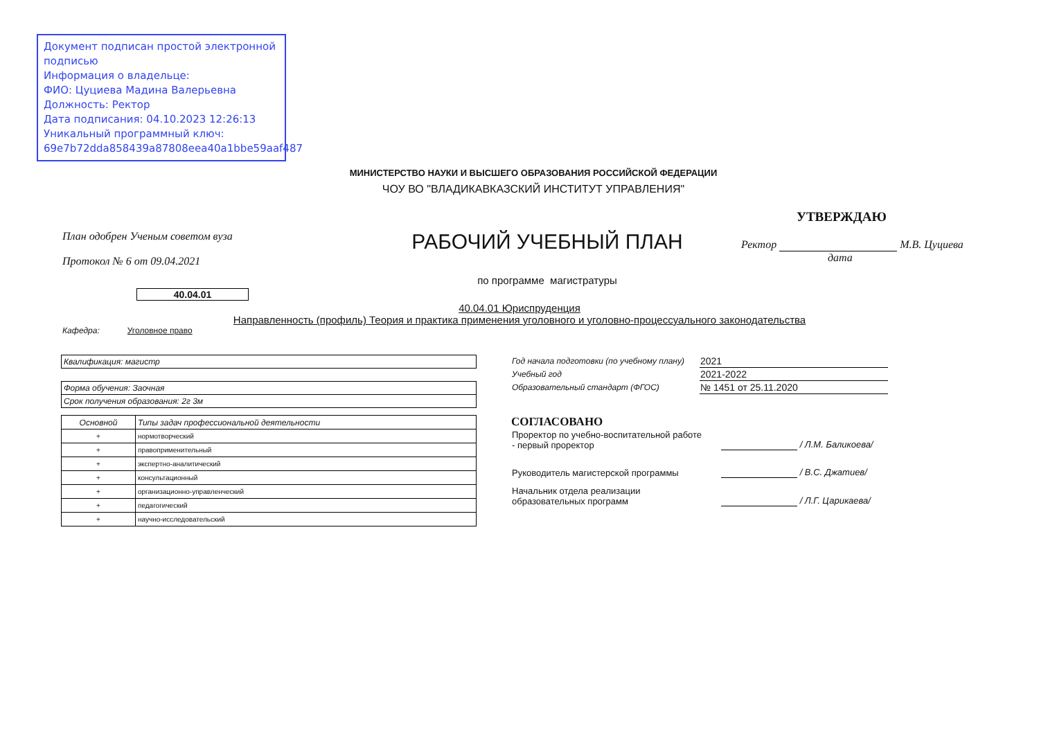Документ подписан простой электронной подписью
Информация о владельце:
ФИО: Цуциева Мадина Валерьевна
Должность: Ректор
Дата подписания: 04.10.2023 12:26:13
Уникальный программный ключ:
69e7b72dda858439a87808eea40a1bbe59aaf487
МИНИСТЕРСТВО НАУКИ И ВЫСШЕГО ОБРАЗОВАНИЯ РОССИЙСКОЙ ФЕДЕРАЦИИ
ЧОУ ВО "ВЛАДИКАВКАЗСКИЙ ИНСТИТУТ УПРАВЛЕНИЯ"
План одобрен Ученым советом вуза
Протокол № 6 от 09.04.2021
40.04.01
РАБОЧИЙ УЧЕБНЫЙ ПЛАН
по программе магистратуры
УТВЕРЖДАЮ
Ректор М.В. Цуциева
дата
40.04.01 Юриспруденция
Направленность (профиль) Теория и практика применения уголовного и уголовно-процессуального законодательства
Кафедра: Уголовное право
| Квалификация: магистр |
| Форма обучения: Заочная |
| Срок получения образования: 2г 3м |
| Основной | Типы задач профессиональной деятельности |
| --- | --- |
| + | нормотворческий |
| + | правоприменительный |
| + | экспертно-аналитический |
| + | консультационный |
| + | организационно-управленческий |
| + | педагогический |
| + | научно-исследовательский |
| Год начала подготовки (по учебному плану) | 2021 |
| Учебный год | 2021-2022 |
| Образовательный стандарт (ФГОС) | № 1451 от 25.11.2020 |
СОГЛАСОВАНО
| Проректор по учебно-воспитательной работе - первый проректор | / Л.М. Баликоева/ |
| Руководитель магистерской программы | / В.С. Джатиев/ |
| Начальник отдела реализации образовательных программ | / Л.Г. Царикаева/ |